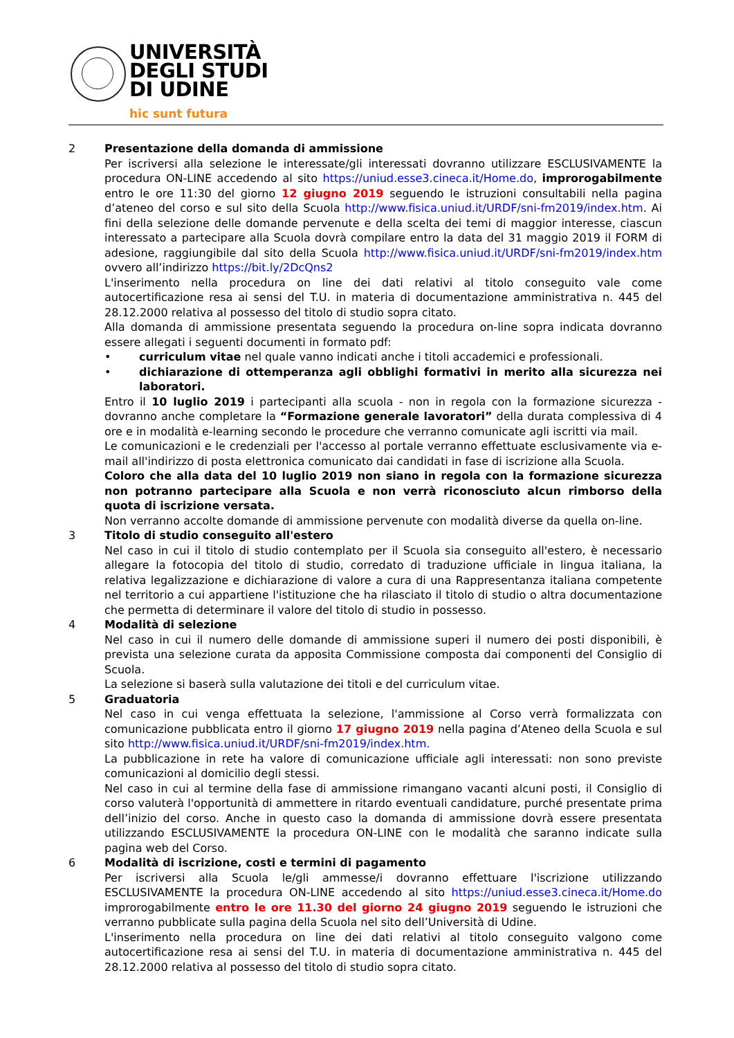UNIVERSITÀ
DEGLI STUDI
DI UDINE
hic sunt futura
2 Presentazione della domanda di ammissione
Per iscriversi alla selezione le interessate/gli interessati dovranno utilizzare ESCLUSIVAMENTE la procedura ON-LINE accedendo al sito https://uniud.esse3.cineca.it/Home.do, improrogabilmente entro le ore 11:30 del giorno 12 giugno 2019 seguendo le istruzioni consultabili nella pagina d’ateneo del corso e sul sito della Scuola http://www.fisica.uniud.it/URDF/sni-fm2019/index.htm. Ai fini della selezione delle domande pervenute e della scelta dei temi di maggior interesse, ciascun interessato a partecipare alla Scuola dovrà compilare entro la data del 31 maggio 2019 il FORM di adesione, raggiungibile dal sito della Scuola http://www.fisica.uniud.it/URDF/sni-fm2019/index.htm ovvero all’indirizzo https://bit.ly/2DcQns2
L'inserimento nella procedura on line dei dati relativi al titolo conseguito vale come autocertificazione resa ai sensi del T.U. in materia di documentazione amministrativa n. 445 del 28.12.2000 relativa al possesso del titolo di studio sopra citato.
Alla domanda di ammissione presentata seguendo la procedura on-line sopra indicata dovranno essere allegati i seguenti documenti in formato pdf:
• curriculum vitae nel quale vanno indicati anche i titoli accademici e professionali.
• dichiarazione di ottemperanza agli obblighi formativi in merito alla sicurezza nei laboratori.
Entro il 10 luglio 2019 i partecipanti alla scuola - non in regola con la formazione sicurezza - dovranno anche completare la “Formazione generale lavoratori” della durata complessiva di 4 ore e in modalità e-learning secondo le procedure che verranno comunicate agli iscritti via mail.
Le comunicazioni e le credenziali per l'accesso al portale verranno effettuate esclusivamente via e-mail all'indirizzo di posta elettronica comunicato dai candidati in fase di iscrizione alla Scuola.
Coloro che alla data del 10 luglio 2019 non siano in regola con la formazione sicurezza non potranno partecipare alla Scuola e non verrà riconosciuto alcun rimborso della quota di iscrizione versata.
Non verranno accolte domande di ammissione pervenute con modalità diverse da quella on-line.
3 Titolo di studio conseguito all'estero
Nel caso in cui il titolo di studio contemplato per il Scuola sia conseguito all'estero, è necessario allegare la fotocopia del titolo di studio, corredato di traduzione ufficiale in lingua italiana, la relativa legalizzazione e dichiarazione di valore a cura di una Rappresentanza italiana competente nel territorio a cui appartiene l'istituzione che ha rilasciato il titolo di studio o altra documentazione che permetta di determinare il valore del titolo di studio in possesso.
4 Modalità di selezione
Nel caso in cui il numero delle domande di ammissione superi il numero dei posti disponibili, è prevista una selezione curata da apposita Commissione composta dai componenti del Consiglio di Scuola.
La selezione si baserà sulla valutazione dei titoli e del curriculum vitae.
5 Graduatoria
Nel caso in cui venga effettuata la selezione, l'ammissione al Corso verrà formalizzata con comunicazione pubblicata entro il giorno 17 giugno 2019 nella pagina d’Ateneo della Scuola e sul sito http://www.fisica.uniud.it/URDF/sni-fm2019/index.htm.
La pubblicazione in rete ha valore di comunicazione ufficiale agli interessati: non sono previste comunicazioni al domicilio degli stessi.
Nel caso in cui al termine della fase di ammissione rimangano vacanti alcuni posti, il Consiglio di corso valuterà l'opportunità di ammettere in ritardo eventuali candidature, purché presentate prima dell’inizio del corso. Anche in questo caso la domanda di ammissione dovrà essere presentata utilizzando ESCLUSIVAMENTE la procedura ON-LINE con le modalità che saranno indicate sulla pagina web del Corso.
6 Modalità di iscrizione, costi e termini di pagamento
Per iscriversi alla Scuola le/gli ammesse/i dovranno effettuare l'iscrizione utilizzando ESCLUSIVAMENTE la procedura ON-LINE accedendo al sito https://uniud.esse3.cineca.it/Home.do improrogabilmente entro le ore 11.30 del giorno 24 giugno 2019 seguendo le istruzioni che verranno pubblicate sulla pagina della Scuola nel sito dell’Università di Udine.
L'inserimento nella procedura on line dei dati relativi al titolo conseguito valgono come autocertificazione resa ai sensi del T.U. in materia di documentazione amministrativa n. 445 del 28.12.2000 relativa al possesso del titolo di studio sopra citato.